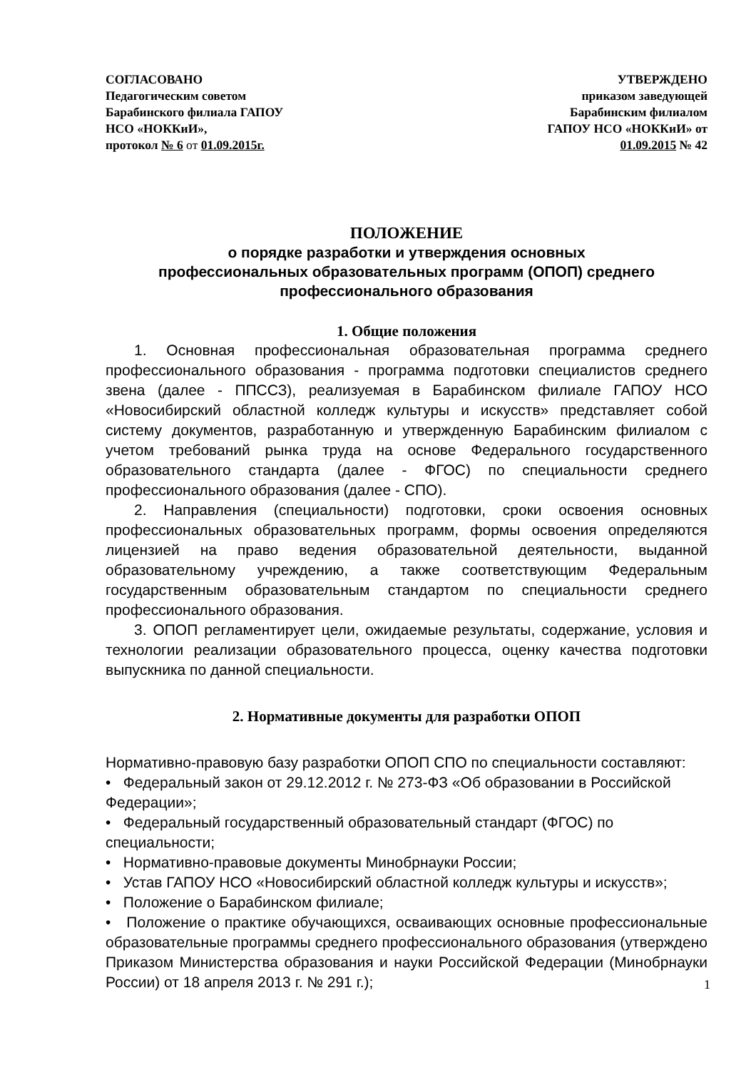СОГЛАСОВАНО
Педагогическим советом
Барабинского филиала ГАПОУ
НСО «НОККиИ»,
протокол № 6 от 01.09.2015г.
УТВЕРЖДЕНО
приказом заведующей
Барабинским филиалом
ГАПОУ НСО «НОККиИ» от
01.09.2015 № 42
ПОЛОЖЕНИЕ
о порядке разработки и утверждения основных
профессиональных образовательных программ (ОПОП) среднего
профессионального образования
1. Общие положения
1. Основная профессиональная образовательная программа среднего профессионального образования - программа подготовки специалистов среднего звена (далее - ППССЗ), реализуемая в Барабинском филиале ГАПОУ НСО «Новосибирский областной колледж культуры и искусств» представляет собой систему документов, разработанную и утвержденную Барабинским филиалом с учетом требований рынка труда на основе Федерального государственного образовательного стандарта (далее - ФГОС) по специальности среднего профессионального образования (далее - СПО).
2. Направления (специальности) подготовки, сроки освоения основных профессиональных образовательных программ, формы освоения определяются лицензией на право ведения образовательной деятельности, выданной образовательному учреждению, а также соответствующим Федеральным государственным образовательным стандартом по специальности среднего профессионального образования.
3. ОПОП регламентирует цели, ожидаемые результаты, содержание, условия и технологии реализации образовательного процесса, оценку качества подготовки выпускника по данной специальности.
2. Нормативные документы для разработки ОПОП
Нормативно-правовую базу разработки ОПОП СПО по специальности составляют:
• Федеральный закон от 29.12.2012 г. № 273-ФЗ «Об образовании в Российской Федерации»;
• Федеральный государственный образовательный стандарт (ФГОС) по специальности;
• Нормативно-правовые документы Минобрнауки России;
• Устав ГАПОУ НСО «Новосибирский областной колледж культуры и искусств»;
• Положение о Барабинском филиале;
• Положение о практике обучающихся, осваивающих основные профессиональные образовательные программы среднего профессионального образования (утверждено Приказом Министерства образования и науки Российской Федерации (Минобрнауки России) от 18 апреля 2013 г. № 291 г.);
1